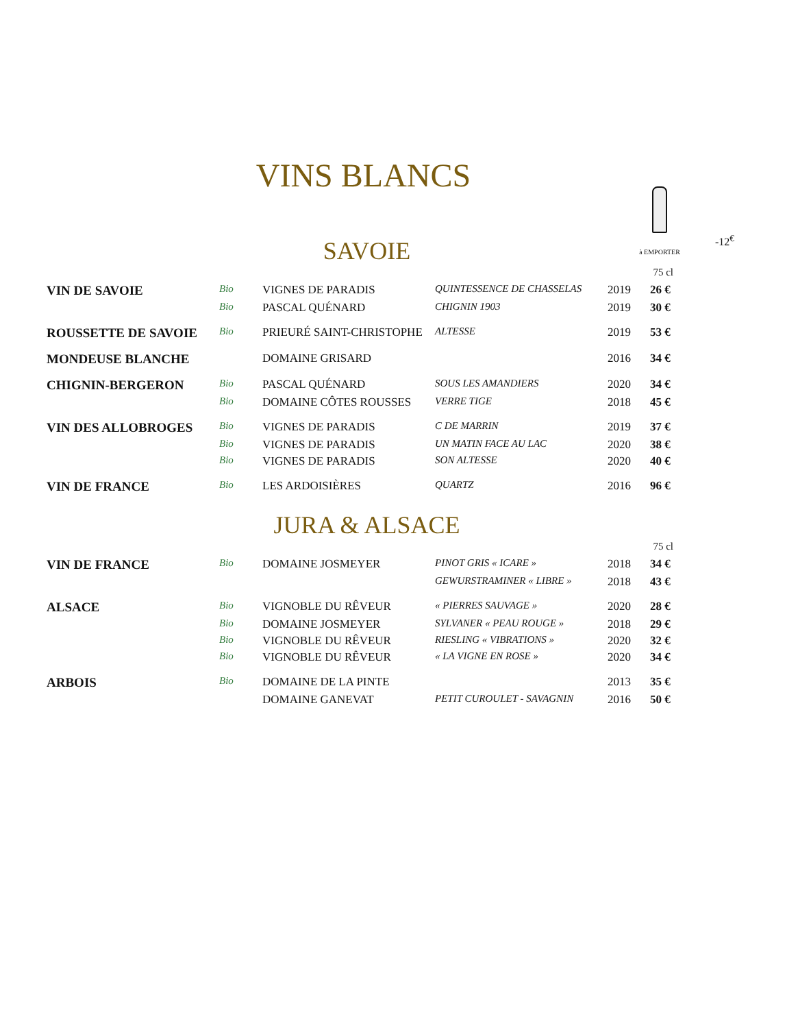VINS BLANCS
-12<sup>€</sup>
à EMPORTER
SAVOIE
| 75 cl | | | | | |
| VIN DE SAVOIE | Bio | VIGNES DE PARADIS | QUINTESSENCE DE CHASSELAS | 2019 | 26 € |
| | Bio | PASCAL QUÉNARD | CHIGNIN 1903 | 2019 | 30 € |
| ROUSSETTE DE SAVOIE | Bio | PRIEURÉ SAINT-CHRISTOPHE | ALTESSE | 2019 | 53 € |
| MONDEUSE BLANCHE | | DOMAINE GRISARD | | 2016 | 34 € |
| CHIGNIN-BERGERON | Bio | PASCAL QUÉNARD | SOUS LES AMANDIERS | 2020 | 34 € |
| | Bio | DOMAINE CÔTES ROUSSES | VERRE TIGE | 2018 | 45 € |
| VIN DES ALLOBROGES | Bio | VIGNES DE PARADIS | C DE MARRIN | 2019 | 37 € |
| | Bio | VIGNES DE PARADIS | UN MATIN FACE AU LAC | 2020 | 38 € |
| | Bio | VIGNES DE PARADIS | SON ALTESSE | 2020 | 40 € |
| VIN DE FRANCE | Bio | LES ARDOISIÈRES | QUARTZ | 2016 | 96 € |
JURA & ALSACE
| 75 cl | | | | | |
| VIN DE FRANCE | Bio | DOMAINE JOSMEYER | PINOT GRIS « ICARE » | 2018 | 34 € |
| | | | GEWURSTRAMINER « LIBRE » | 2018 | 43 € |
| ALSACE | Bio | VIGNOBLE DU RÊVEUR | « PIERRES SAUVAGE » | 2020 | 28 € |
| | Bio | DOMAINE JOSMEYER | SYLVANER « PEAU ROUGE » | 2018 | 29 € |
| | Bio | VIGNOBLE DU RÊVEUR | RIESLING « VIBRATIONS » | 2020 | 32 € |
| | Bio | VIGNOBLE DU RÊVEUR | « LA VIGNE EN ROSE » | 2020 | 34 € |
| ARBOIS | Bio | DOMAINE DE LA PINTE | | 2013 | 35 € |
| | | DOMAINE GANEVAT | PETIT CUROULET - SAVAGNIN | 2016 | 50 € |